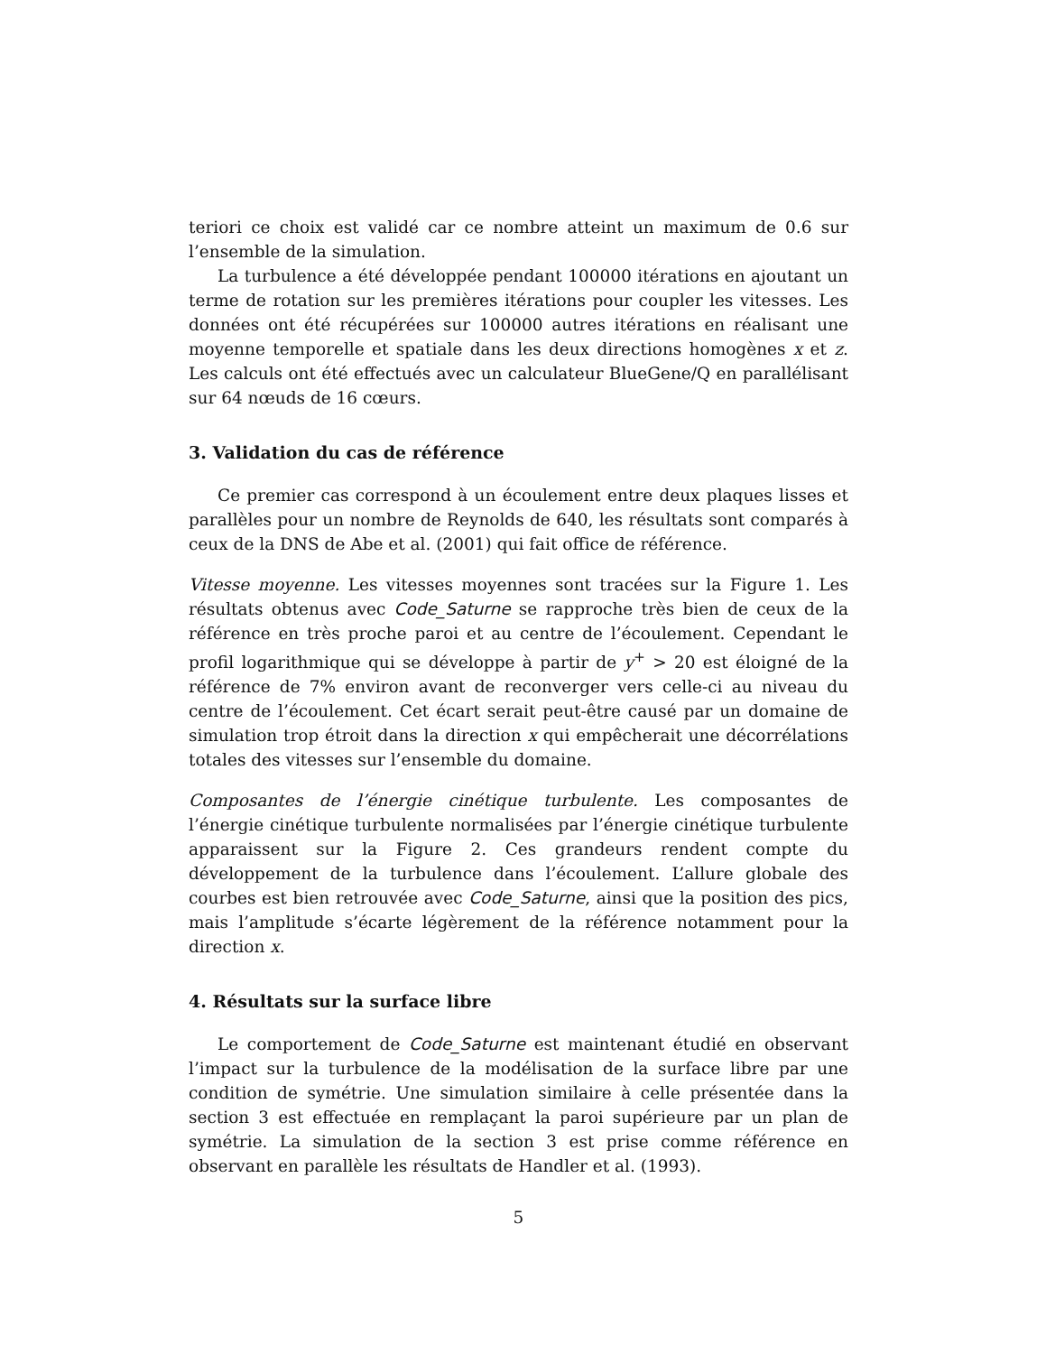teriori ce choix est validé car ce nombre atteint un maximum de 0.6 sur l’ensemble de la simulation.
La turbulence a été développée pendant 100000 itérations en ajoutant un terme de rotation sur les premières itérations pour coupler les vitesses. Les données ont été récupérées sur 100000 autres itérations en réalisant une moyenne temporelle et spatiale dans les deux directions homogènes x et z. Les calculs ont été effectués avec un calculateur BlueGene/Q en parallélisant sur 64 nœuds de 16 cœurs.
3. Validation du cas de référence
Ce premier cas correspond à un écoulement entre deux plaques lisses et parallèles pour un nombre de Reynolds de 640, les résultats sont comparés à ceux de la DNS de Abe et al. (2001) qui fait office de référence.
Vitesse moyenne. Les vitesses moyennes sont tracées sur la Figure 1. Les résultats obtenus avec Code_Saturne se rapproche très bien de ceux de la référence en très proche paroi et au centre de l’écoulement. Cependant le profil logarithmique qui se développe à partir de y<sup>+</sup> > 20 est éloigné de la référence de 7% environ avant de reconverger vers celle-ci au niveau du centre de l’écoulement. Cet écart serait peut-être causé par un domaine de simulation trop étroit dans la direction x qui empêcherait une décorrélations totales des vitesses sur l’ensemble du domaine.
Composantes de l’énergie cinétique turbulente. Les composantes de l’énergie cinétique turbulente normalisées par l’énergie cinétique turbulente apparaissent sur la Figure 2. Ces grandeurs rendent compte du développement de la turbulence dans l’écoulement. L’allure globale des courbes est bien retrouvée avec Code_Saturne, ainsi que la position des pics, mais l’amplitude s’écarte légèrement de la référence notamment pour la direction x.
4. Résultats sur la surface libre
Le comportement de Code_Saturne est maintenant étudié en observant l’impact sur la turbulence de la modélisation de la surface libre par une condition de symétrie. Une simulation similaire à celle présentée dans la section 3 est effectuée en remplaçant la paroi supérieure par un plan de symétrie. La simulation de la section 3 est prise comme référence en observant en parallèle les résultats de Handler et al. (1993).
5